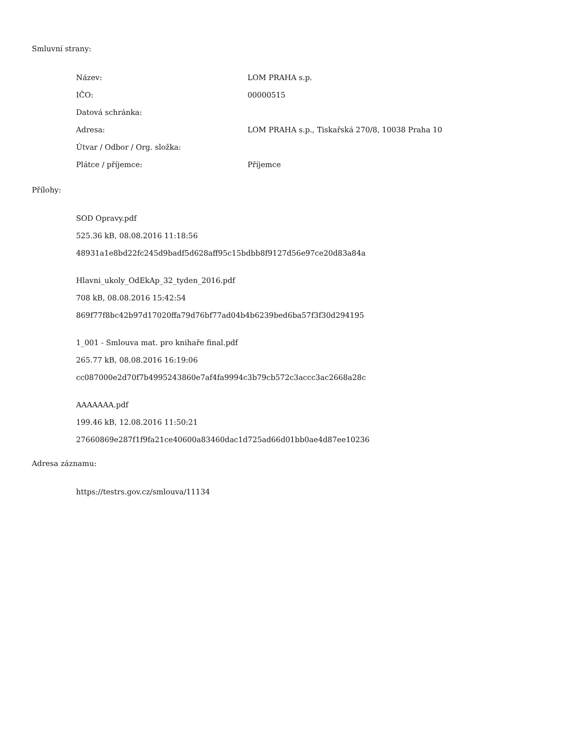Smluvní strany:
| Název: | LOM PRAHA s.p. |
| IČO: | 00000515 |
| Datová schránka: | |
| Adresa: | LOM PRAHA s.p., Tiskařská 270/8, 10038 Praha 10 |
| Útvar / Odbor / Org. složka: | |
| Plátce / příjemce: | Příjemce |
Přílohy:
SOD Opravy.pdf
525.36 kB, 08.08.2016 11:18:56
48931a1e8bd22fc245d9badf5d628aff95c15bdbb8f9127d56e97ce20d83a84a
Hlavni_ukoly_OdEkAp_32_tyden_2016.pdf
708 kB, 08.08.2016 15:42:54
869f77f8bc42b97d17020ffa79d76bf77ad04b4b6239bed6ba57f3f30d294195
1_001 - Smlouva mat. pro knihaře final.pdf
265.77 kB, 08.08.2016 16:19:06
cc087000e2d70f7b4995243860e7af4fa9994c3b79cb572c3accc3ac2668a28c
AAAAAAA.pdf
199.46 kB, 12.08.2016 11:50:21
27660869e287f1f9fa21ce40600a83460dac1d725ad66d01bb0ae4d87ee10236
Adresa záznamu:
https://testrs.gov.cz/smlouva/11134